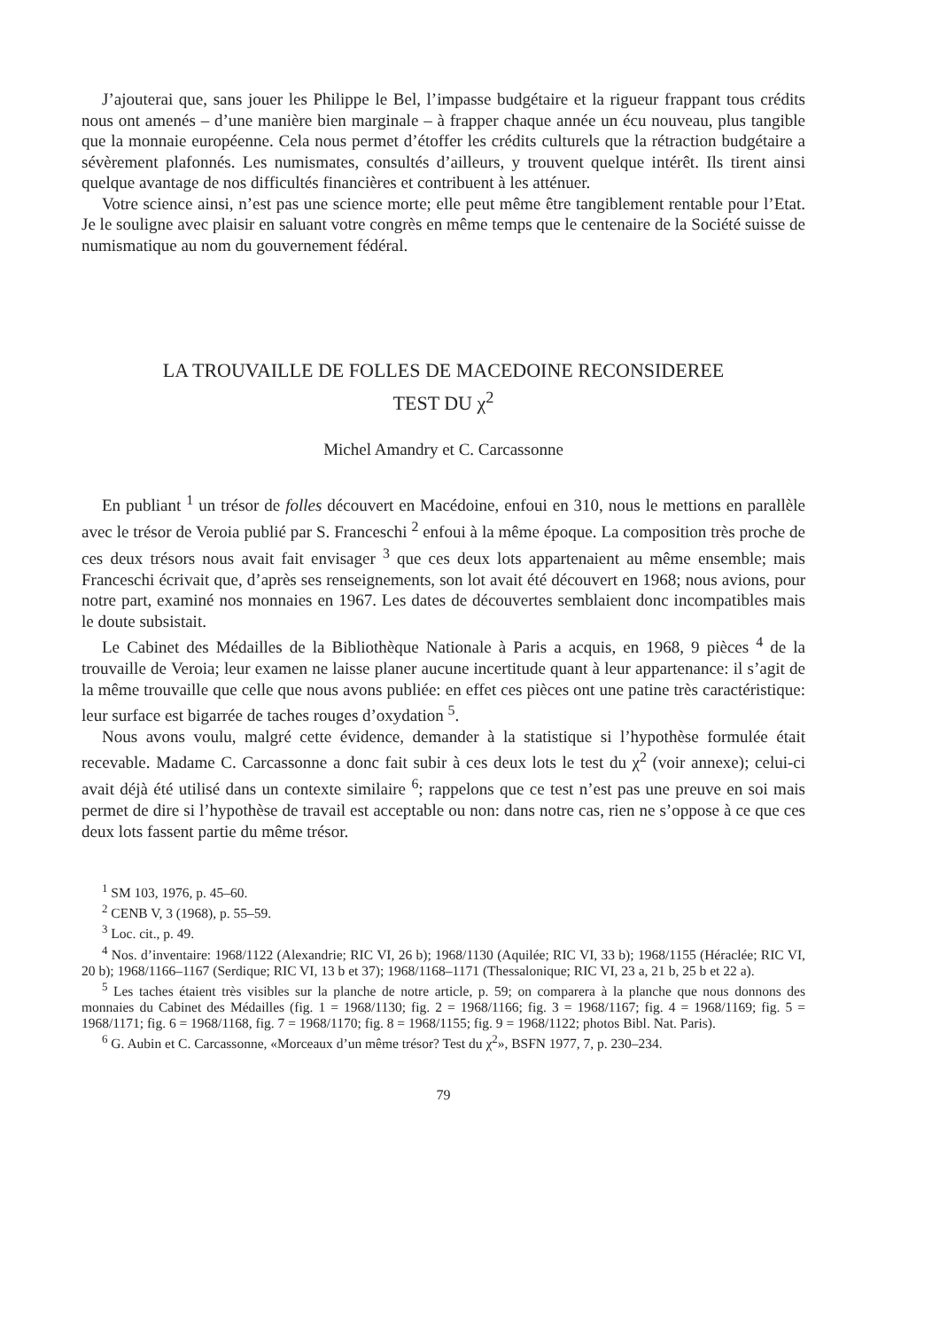J’ajouterai que, sans jouer les Philippe le Bel, l’impasse budgétaire et la rigueur frappant tous crédits nous ont amenés – d’une manière bien marginale – à frapper chaque année un écu nouveau, plus tangible que la monnaie européenne. Cela nous permet d’étoffer les crédits culturels que la rétraction budgétaire a sévèrement plafonnés. Les numismates, consultés d’ailleurs, y trouvent quelque intérêt. Ils tirent ainsi quelque avantage de nos difficultés financières et contribuent à les atténuer.
Votre science ainsi, n’est pas une science morte; elle peut même être tangiblement rentable pour l’Etat. Je le souligne avec plaisir en saluant votre congrès en même temps que le centenaire de la Société suisse de numismatique au nom du gouvernement fédéral.
LA TROUVAILLE DE FOLLES DE MACEDOINE RECONSIDEREE
TEST DU χ<sup>2</sup>
Michel Amandry et C. Carcassonne
En publiant <sup>1</sup> un trésor de folles découvert en Macédoine, enfoui en 310, nous le mettions en parallèle avec le trésor de Veroia publié par S. Franceschi <sup>2</sup> enfoui à la même époque. La composition très proche de ces deux trésors nous avait fait envisager <sup>3</sup> que ces deux lots appartenaient au même ensemble; mais Franceschi écrivait que, d’après ses renseignements, son lot avait été découvert en 1968; nous avions, pour notre part, examiné nos monnaies en 1967. Les dates de découvertes semblaient donc incompatibles mais le doute subsistait.
Le Cabinet des Médailles de la Bibliothèque Nationale à Paris a acquis, en 1968, 9 pièces <sup>4</sup> de la trouvaille de Veroia; leur examen ne laisse planer aucune incertitude quant à leur appartenance: il s’agit de la même trouvaille que celle que nous avons publiée: en effet ces pièces ont une patine très caractéristique: leur surface est bigarrée de taches rouges d’oxydation <sup>5</sup>.
Nous avons voulu, malgré cette évidence, demander à la statistique si l’hypothèse formulée était recevable. Madame C. Carcassonne a donc fait subir à ces deux lots le test du χ<sup>2</sup> (voir annexe); celui-ci avait déjà été utilisé dans un contexte similaire <sup>6</sup>; rappelons que ce test n’est pas une preuve en soi mais permet de dire si l’hypothèse de travail est acceptable ou non: dans notre cas, rien ne s’oppose à ce que ces deux lots fassent partie du même trésor.
<sup>1</sup> SM 103, 1976, p. 45–60.
<sup>2</sup> CENB V, 3 (1968), p. 55–59.
<sup>3</sup> Loc. cit., p. 49.
<sup>4</sup> Nos. d’inventaire: 1968/1122 (Alexandrie; RIC VI, 26 b); 1968/1130 (Aquilée; RIC VI, 33 b); 1968/1155 (Héraclée; RIC VI, 20 b); 1968/1166–1167 (Serdique; RIC VI, 13 b et 37); 1968/1168–1171 (Thessalonique; RIC VI, 23 a, 21 b, 25 b et 22 a).
<sup>5</sup> Les taches étaient très visibles sur la planche de notre article, p. 59; on comparera à la planche que nous donnons des monnaies du Cabinet des Médailles (fig. 1 = 1968/1130; fig. 2 = 1968/1166; fig. 3 = 1968/1167; fig. 4 = 1968/1169; fig. 5 = 1968/1171; fig. 6 = 1968/1168, fig. 7 = 1968/1170; fig. 8 = 1968/1155; fig. 9 = 1968/1122; photos Bibl. Nat. Paris).
<sup>6</sup> G. Aubin et C. Carcassonne, «Morceaux d’un même trésor? Test du χ<sup>2</sup>», BSFN 1977, 7, p. 230–234.
79